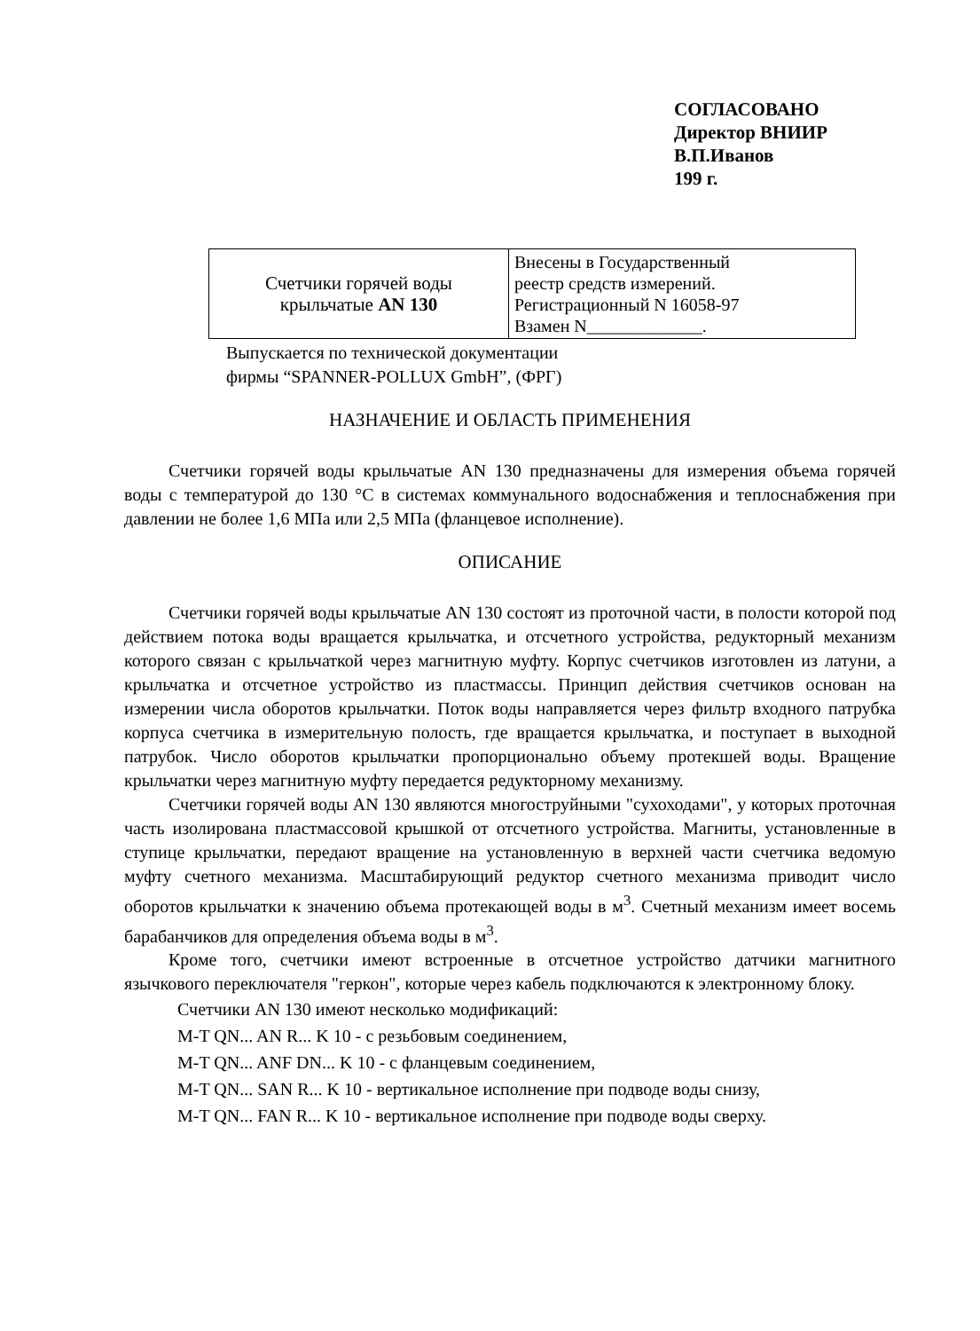СОГЛАСОВАНО
Директор ВНИИР
В.П.Иванов
199 г.
| Счетчики горячей воды крыльчатые AN 130 | Внесены в Государственный реестр средств измерений. Регистрационный N 16058-97 Взамен N_____________. |
Выпускается по технической документации
фирмы “SPANNER-POLLUX GmbH”, (ФРГ)
НАЗНАЧЕНИЕ И ОБЛАСТЬ ПРИМЕНЕНИЯ
Счетчики горячей воды крыльчатые AN 130 предназначены для измерения объема горячей воды с температурой до 130 °С в системах коммунального водоснабжения и теплоснабжения при давлении не более 1,6 МПа или 2,5 МПа (фланцевое исполнение).
ОПИСАНИЕ
Счетчики горячей воды крыльчатые AN 130 состоят из проточной части, в полости которой под действием потока воды вращается крыльчатка, и отсчетного устройства, редукторный механизм которого связан с крыльчаткой через магнитную муфту. Корпус счетчиков изготовлен из латуни, а крыльчатка и отсчетное устройство из пластмассы. Принцип действия счетчиков основан на измерении числа оборотов крыльчатки. Поток воды направляется через фильтр входного патрубка корпуса счетчика в измерительную полость, где вращается крыльчатка, и поступает в выходной патрубок. Число оборотов крыльчатки пропорционально объему протекшей воды. Вращение крыльчатки через магнитную муфту передается редукторному механизму.
Счетчики горячей воды AN 130 являются многоструйными "сухоходами", у которых проточная часть изолирована пластмассовой крышкой от отсчетного устройства. Магниты, установленные в ступице крыльчатки, передают вращение на установленную в верхней части счетчика ведомую муфту счетного механизма. Масштабирующий редуктор счетного механизма приводит число оборотов крыльчатки к значению объема протекающей воды в м<sup>3</sup>. Счетный механизм имеет восемь барабанчиков для определения объема воды в м<sup>3</sup>.
Кроме того, счетчики имеют встроенные в отсчетное устройство датчики магнитного язычкового переключателя "геркон", которые через кабель подключаются к электронному блоку.
Счетчики AN 130 имеют несколько модификаций:
M-T QN... AN R... K 10 - с резьбовым соединением,
M-T QN... ANF DN... K 10 - с фланцевым соединением,
M-T QN... SAN R... K 10 - вертикальное исполнение при подводе воды снизу,
M-T QN... FAN R... K 10 - вертикальное исполнение при подводе воды сверху.